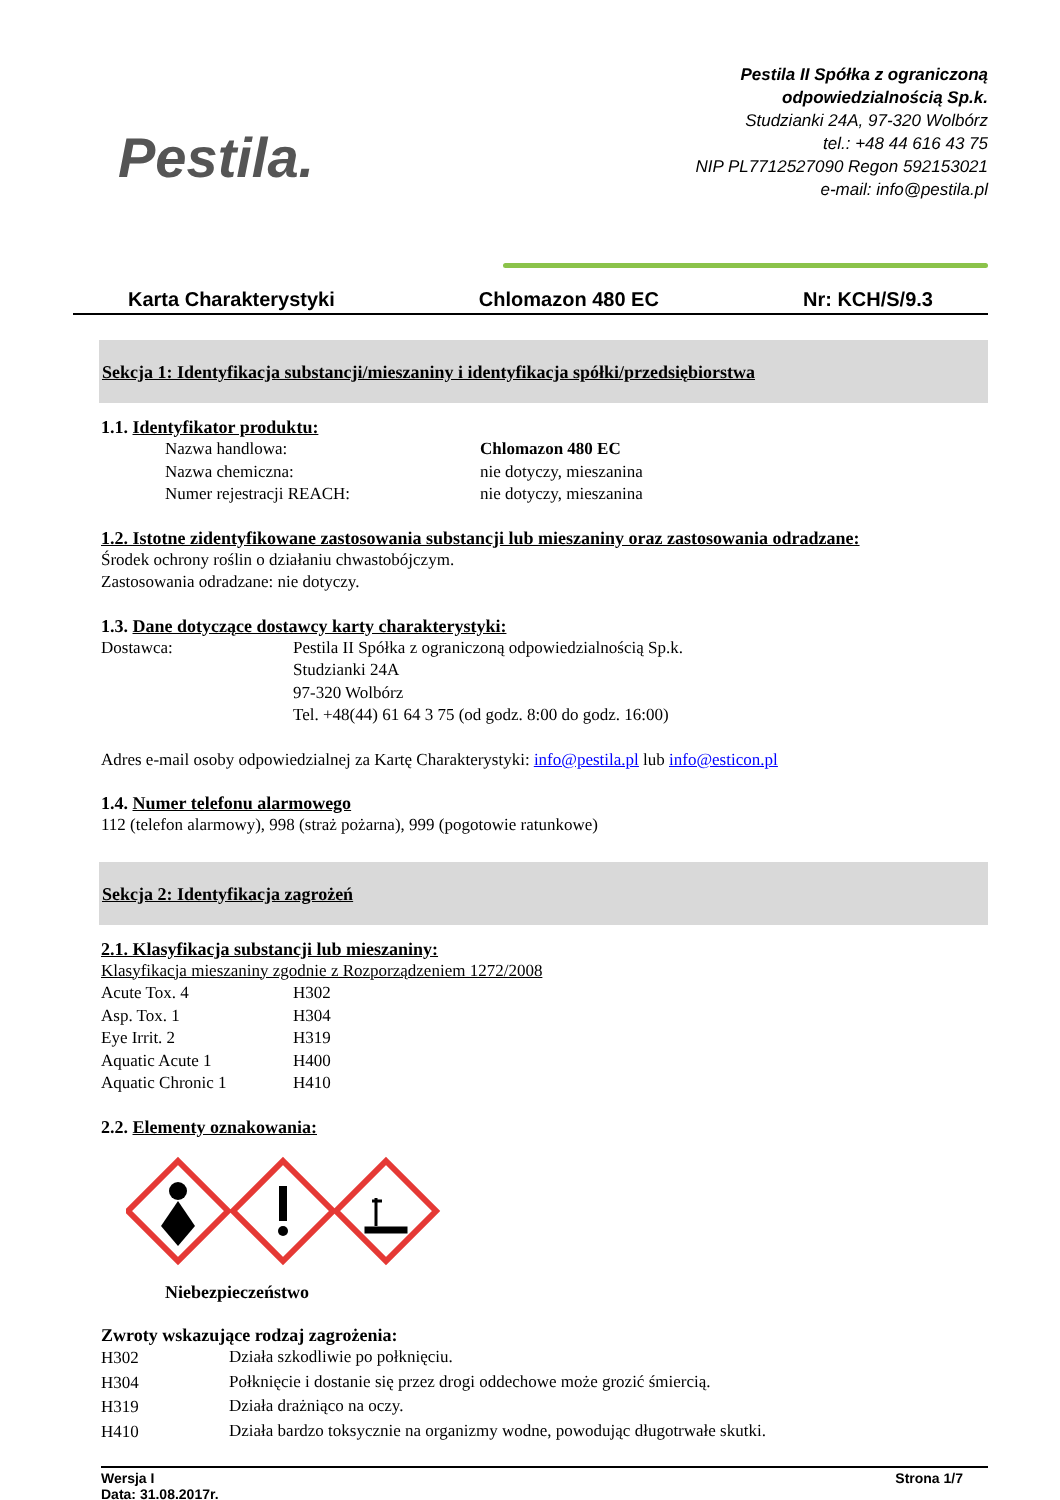Pestila.
Pestila II Spółka z ograniczoną
odpowiedzialnością Sp.k.
Studzianki 24A, 97-320 Wolbórz
tel.: +48 44 616 43 75
NIP PL7712527090 Regon 592153021
e-mail: info@pestila.pl
Karta Charakterystyki Chlomazon 480 EC Nr: KCH/S/9.3
Sekcja 1: Identyfikacja substancji/mieszaniny i identyfikacja spółki/przedsiębiorstwa
1.1. Identyfikator produktu:
| Nazwa handlowa: | Chlomazon 480 EC |
| Nazwa chemiczna: | nie dotyczy, mieszanina |
| Numer rejestracji REACH: | nie dotyczy, mieszanina |
1.2. Istotne zidentyfikowane zastosowania substancji lub mieszaniny oraz zastosowania odradzane:
Środek ochrony roślin o działaniu chwastobójczym.
Zastosowania odradzane: nie dotyczy.
1.3. Dane dotyczące dostawcy karty charakterystyki:
| Dostawca: | Pestila II Spółka z ograniczoną odpowiedzialnością Sp.k. Studzianki 24A 97-320 Wolbórz Tel. +48(44) 61 64 3 75 (od godz. 8:00 do godz. 16:00) |
Adres e-mail osoby odpowiedzialnej za Kartę Charakterystyki: info@pestila.pl lub info@esticon.pl
1.4. Numer telefonu alarmowego
112 (telefon alarmowy), 998 (straż pożarna), 999 (pogotowie ratunkowe)
Sekcja 2: Identyfikacja zagrożeń
2.1. Klasyfikacja substancji lub mieszaniny:
Klasyfikacja mieszaniny zgodnie z Rozporządzeniem 1272/2008
| Acute Tox. 4 | H302 |
| Asp. Tox. 1 | H304 |
| Eye Irrit. 2 | H319 |
| Aquatic Acute 1 | H400 |
| Aquatic Chronic 1 | H410 |
2.2. Elementy oznakowania:
Niebezpieczeństwo
Zwroty wskazujące rodzaj zagrożenia:
| H302 | Działa szkodliwie po połknięciu. |
| H304 | Połknięcie i dostanie się przez drogi oddechowe może grozić śmiercią. |
| H319 | Działa drażniąco na oczy. |
| H410 | Działa bardzo toksycznie na organizmy wodne, powodując długotrwałe skutki. |
Wersja I
Data: 31.08.2017r. Strona 1/7